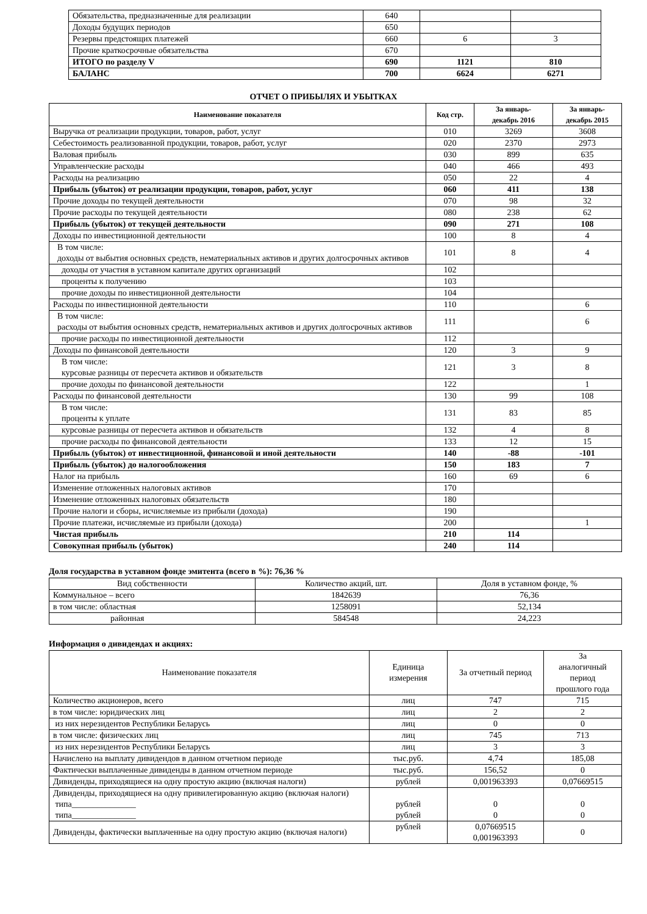| Обязательства, предназначенные для реализации | 640 | | |
| Доходы будущих периодов | 650 | | |
| Резервы предстоящих платежей | 660 | 6 | 3 |
| Прочие краткосрочные обязательства | 670 | | |
| ИТОГО по разделу V | 690 | 1121 | 810 |
| БАЛАНС | 700 | 6624 | 6271 |
ОТЧЕТ О ПРИБЫЛЯХ И УБЫТКАХ
| Наименование показателя | Код стр. | За январь- декабрь 2016 | За январь- декабрь 2015 |
| Выручка от реализации продукции, товаров, работ, услуг | 010 | 3269 | 3608 |
| Себестоимость реализованной продукции, товаров, работ, услуг | 020 | 2370 | 2973 |
| Валовая прибыль | 030 | 899 | 635 |
| Управленческие расходы | 040 | 466 | 493 |
| Расходы на реализацию | 050 | 22 | 4 |
| Прибыль (убыток) от реализации продукции, товаров, работ, услуг | 060 | 411 | 138 |
| Прочие доходы по текущей деятельности | 070 | 98 | 32 |
| Прочие расходы по текущей деятельности | 080 | 238 | 62 |
| Прибыль (убыток) от текущей деятельности | 090 | 271 | 108 |
| Доходы по инвестиционной деятельности | 100 | 8 | 4 |
| В том числе: доходы от выбытия основных средств, нематериальных активов и других долгосрочных активов | 101 | 8 | 4 |
| доходы от участия в уставном капитале других организаций | 102 | | |
| проценты к получению | 103 | | |
| прочие доходы по инвестиционной деятельности | 104 | | |
| Расходы по инвестиционной деятельности | 110 | | 6 |
| В том числе: расходы от выбытия основных средств, нематериальных активов и других долгосрочных активов | 111 | | 6 |
| прочие расходы по инвестиционной деятельности | 112 | | |
| Доходы по финансовой деятельности | 120 | 3 | 9 |
| В том числе: курсовые разницы от пересчета активов и обязательств | 121 | 3 | 8 |
| прочие доходы по финансовой деятельности | 122 | | 1 |
| Расходы по финансовой деятельности | 130 | 99 | 108 |
| В том числе: проценты к уплате | 131 | 83 | 85 |
| курсовые разницы от пересчета активов и обязательств | 132 | 4 | 8 |
| прочие расходы по финансовой деятельности | 133 | 12 | 15 |
| Прибыль (убыток) от инвестиционной, финансовой и иной деятельности | 140 | -88 | -101 |
| Прибыль (убыток) до налогообложения | 150 | 183 | 7 |
| Налог на прибыль | 160 | 69 | 6 |
| Изменение отложенных налоговых активов | 170 | | |
| Изменение отложенных налоговых обязательств | 180 | | |
| Прочие налоги и сборы, исчисляемые из прибыли (дохода) | 190 | | |
| Прочие платежи, исчисляемые из прибыли (дохода) | 200 | | 1 |
| Чистая прибыль | 210 | 114 | |
| Совокупная прибыль (убыток) | 240 | 114 | |
Доля государства в уставном фонде эмитента (всего в %): 76,36 %
| Вид собственности | Количество акций, шт. | Доля в уставном фонде, % |
| Коммунальное – всего | 1842639 | 76,36 |
| в том числе: областная | 1258091 | 52,134 |
| районная | 584548 | 24,223 |
Информация о дивидендах и акциях:
| Наименование показателя | Единица измерения | За отчетный период | За аналогичный период прошлого года |
| Количество акционеров, всего | лиц | 747 | 715 |
| в том числе: юридических лиц | лиц | 2 | 2 |
| из них нерезидентов Республики Беларусь | лиц | 0 | 0 |
| в том числе: физических лиц | лиц | 745 | 713 |
| из них нерезидентов Республики Беларусь | лиц | 3 | 3 |
| Начислено на выплату дивидендов в данном отчетном периоде | тыс.руб. | 4,74 | 185,08 |
| Фактически выплаченные дивиденды в данном отчетном периоде | тыс.руб. | 156,52 | 0 |
| Дивиденды, приходящиеся на одну простую акцию (включая налоги) | рублей | 0,001963393 | 0,07669515 |
| Дивиденды, приходящиеся на одну привилегированную акцию (включая налоги) типа_______________ типа_______________ | рублей рублей | 0 0 | 0 0 |
| Дивиденды, фактически выплаченные на одну простую акцию (включая налоги) | рублей | 0,07669515 0,001963393 | 0 |